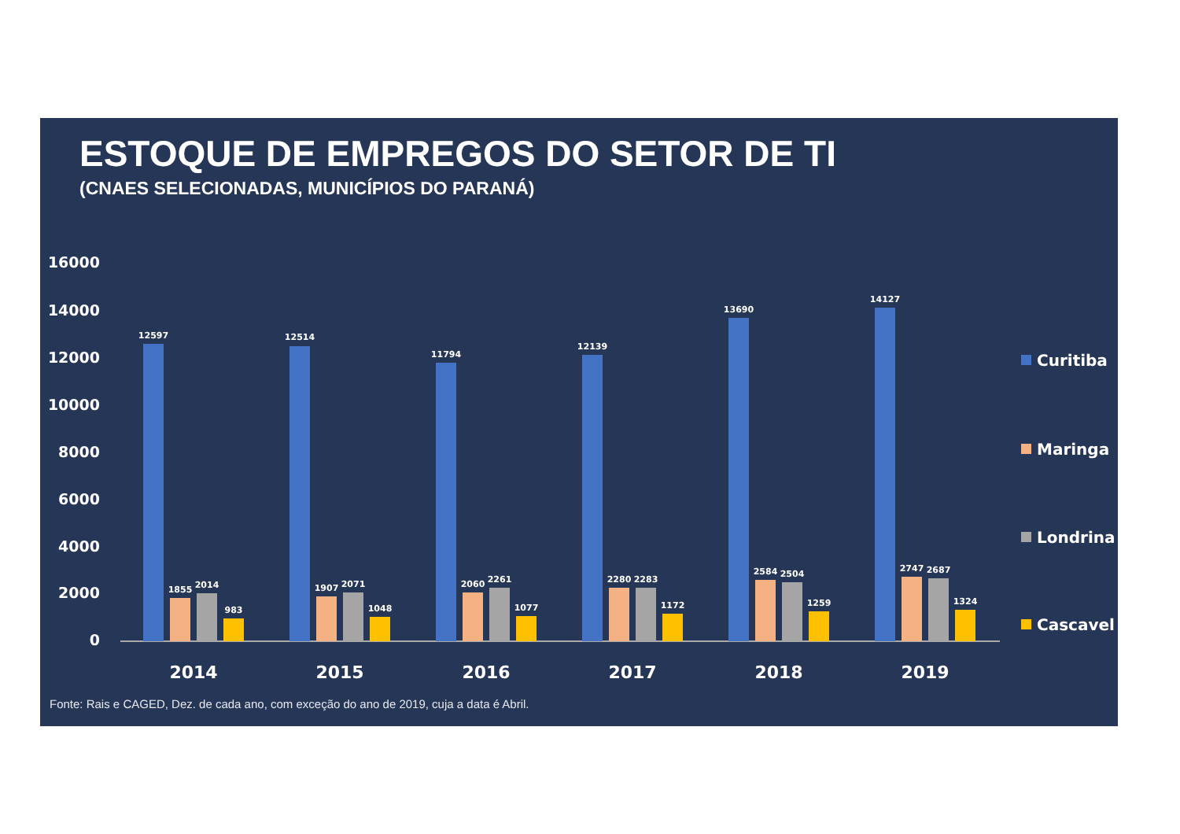ESTOQUE DE EMPREGOS DO SETOR DE TI
(CNAES SELECIONADAS, MUNICÍPIOS DO PARANÁ)
16000
14000
12000
10000
8000
6000
4000
2000
0
12597
1855
2014
983
2014
12514
1907
2071
1048
2015
11794
2060
2261
1077
2016
12139
2280
2283
1172
2017
13690
2584
2504
1259
2018
14127
2747
2687
1324
2019
Curitiba
Maringa
Londrina
Cascavel
Fonte: Rais e CAGED, Dez. de cada ano, com exceção do ano de 2019, cuja a data é Abril.